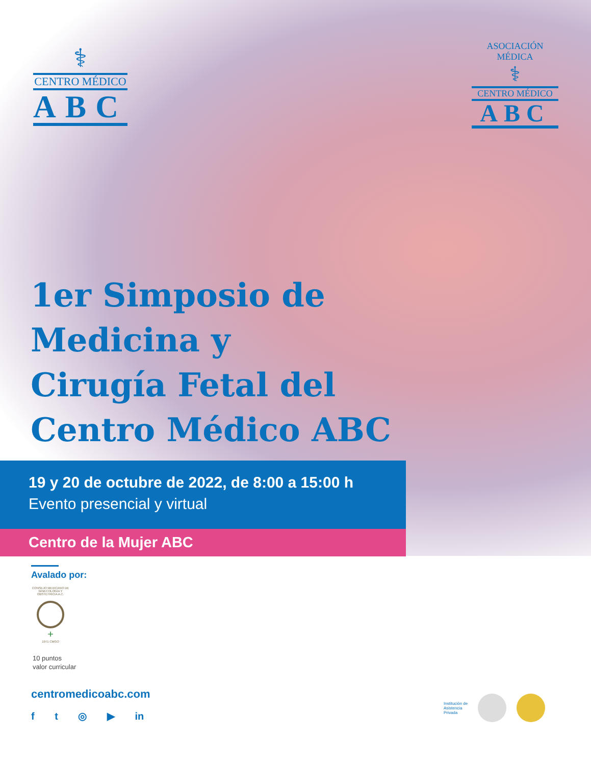⚕
CENTRO MÉDICO
ABC
ASOCIACIÓN MÉDICA
⚕
CENTRO MÉDICO
ABC
1er Simposio de
Medicina y
Cirugía Fetal del
Centro Médico ABC
19 y 20 de octubre de 2022, de 8:00 a 15:00 h
Evento presencial y virtual
Centro de la Mujer ABC
Avalado por:
CONSEJO MEXICANO DE GINECOLOGÍA Y OBSTETRICIA A.C.
+
1971 CMGO
10 puntos
valor curricular
centromedicoabc.com
f t ◎ ▶ in
Institución de
Asistencia
Privada